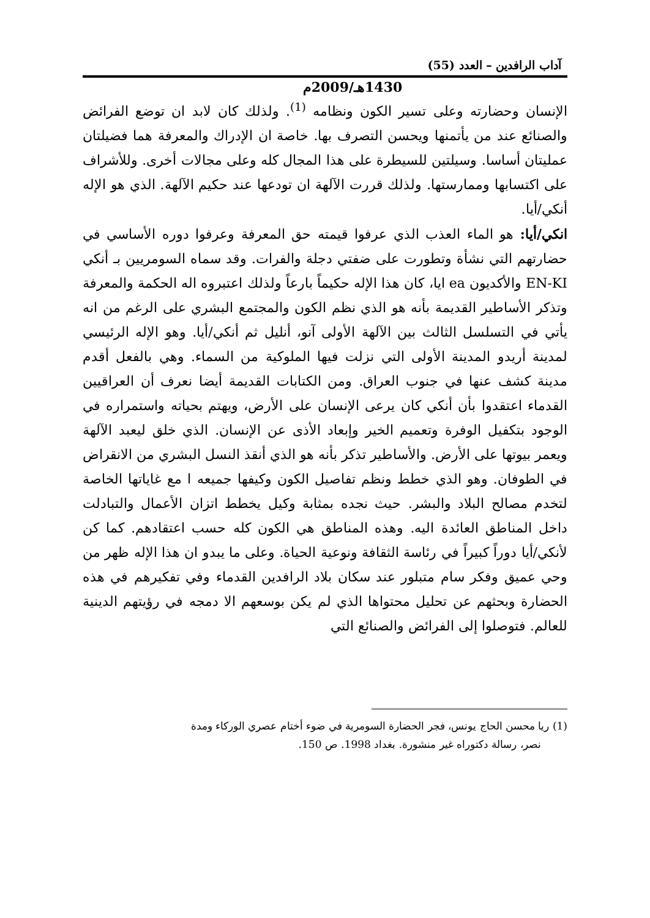آداب الرافدين – العدد (55)
1430هـ/2009م
الإنسان وحضارته وعلى تسير الكون ونظامه <sup>(1)</sup>. ولذلك كان لابد ان توضع الفرائض والصنائع عند من يأتمنها ويحسن التصرف بها. خاصة ان الإدراك والمعرفة هما فضيلتان عمليتان أساسا. وسيلتين للسيطرة على هذا المجال كله وعلى مجالات أخرى. وللأشراف على اكتسابها وممارستها. ولذلك قررت الآلهة ان تودعها عند حكيم الآلهة. الذي هو الإله أنكي/أيا.
انكي/أيا: هو الماء العذب الذي عرفوا قيمته حق المعرفة وعرفوا دوره الأساسي في حضارتهم التي نشأة وتطورت على ضفتي دجلة والفرات. وقد سماه السومريين بـ أنكي EN-KI والأكديون ea ايا، كان هذا الإله حكيماً بارعاً ولذلك اعتبروه اله الحكمة والمعرفة وتذكر الأساطير القديمة بأنه هو الذي نظم الكون والمجتمع البشري على الرغم من انه يأتي في التسلسل الثالث بين الآلهة الأولى آنو، أنليل ثم أنكي/أيا. وهو الإله الرئيسي لمدينة أريدو المدينة الأولى التي نزلت فيها الملوكية من السماء. وهي بالفعل أقدم مدينة كشف عنها في جنوب العراق. ومن الكتابات القديمة أيضا نعرف أن العراقيين القدماء اعتقدوا بأن أنكي كان يرعى الإنسان على الأرض، ويهتم بحياته واستمراره في الوجود بتكفيل الوفرة وتعميم الخير وإبعاد الأذى عن الإنسان. الذي خلق ليعبد الآلهة ويعمر بيوتها على الأرض. والأساطير تذكر بأنه هو الذي أنقذ النسل البشري من الانقراض في الطوفان. وهو الذي خطط ونظم تفاصيل الكون وكيفها جميعه ا مع غاياتها الخاصة لتخدم مصالح البلاد والبشر. حيث نجده بمثابة وكيل يخطط اتزان الأعمال والتبادلت داخل المناطق العائدة اليه. وهذه المناطق هي الكون كله حسب اعتقادهم. كما كن لأنكي/أيا دوراً كبيراً في رئاسة الثقافة ونوعية الحياة. وعلى ما يبدو ان هذا الإله ظهر من وحي عميق وفكر سام متبلور عند سكان بلاد الرافدين القدماء وفي تفكيرهم في هذه الحضارة وبحثهم عن تحليل محتواها الذي لم يكن بوسعهم الا دمجه في رؤيتهم الدينية للعالم. فتوصلوا إلى الفرائض والصنائع التي
(1) ريا محسن الحاج يونس، فجر الحضارة السومرية في ضوء أختام عصري الوركاء ومدة
نصر، رسالة دكتوراه غير منشورة. بغداد 1998. ص 150.